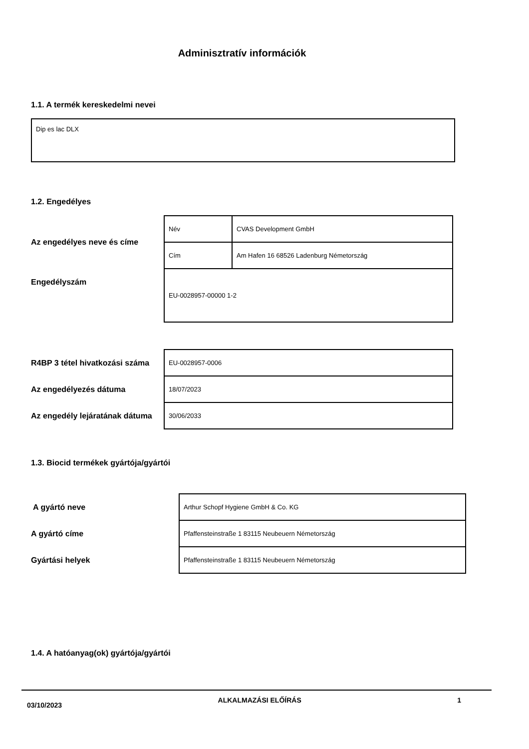Adminisztratív információk
1.1. A termék kereskedelmi nevei
Dip es lac DLX
1.2. Engedélyes
| Az engedélyes neve és címe | Név | CVAS Development GmbH |
| | Cím | Am Hafen 16 68526 Ladenburg Németország |
| Engedélyszám | EU-0028957-00000 1-2 | |
| R4BP 3 tétel hivatkozási száma | EU-0028957-0006 |
| Az engedélyezés dátuma | 18/07/2023 |
| Az engedély lejáratának dátuma | 30/06/2033 |
1.3. Biocid termékek gyártója/gyártói
| A gyártó neve | Arthur Schopf Hygiene GmbH & Co. KG |
| A gyártó címe | Pfaffensteinstraße 1 83115 Neubeuern Németország |
| Gyártási helyek | Pfaffensteinstraße 1 83115 Neubeuern Németország |
1.4. A hatóanyag(ok) gyártója/gyártói
03/10/2023 ALKALMAZÁSI ELŐÍRÁS 1